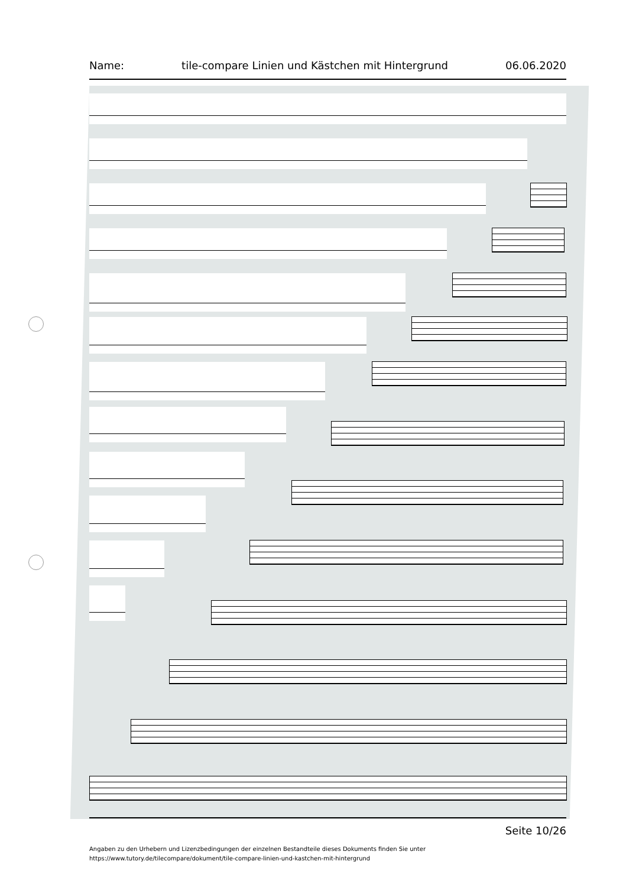Name: tile-compare Linien und Kästchen mit Hintergrund 06.06.2020
Seite 10/26
Angaben zu den Urhebern und Lizenzbedingungen der einzelnen Bestandteile dieses Dokuments finden Sie unter
https://www.tutory.de/tilecompare/dokument/tile-compare-linien-und-kastchen-mit-hintergrund